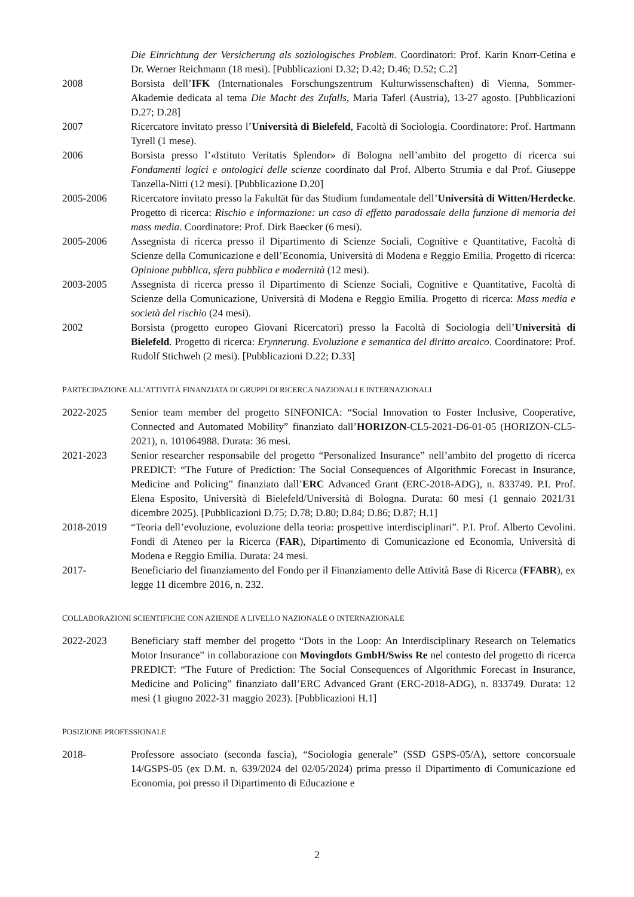Die Einrichtung der Versicherung als soziologisches Problem. Coordinatori: Prof. Karin Knorr-Cetina e Dr. Werner Reichmann (18 mesi). [Pubblicazioni D.32; D.42; D.46; D.52; C.2]
2008 Borsista dell’IFK (Internationales Forschungszentrum Kulturwissenschaften) di Vienna, Sommer-Akademie dedicata al tema Die Macht des Zufalls, Maria Taferl (Austria), 13-27 agosto. [Pubblicazioni D.27; D.28]
2007 Ricercatore invitato presso l’Università di Bielefeld, Facoltà di Sociologia. Coordinatore: Prof. Hartmann Tyrell (1 mese).
2006 Borsista presso l’«Istituto Veritatis Splendor» di Bologna nell’ambito del progetto di ricerca sui Fondamenti logici e ontologici delle scienze coordinato dal Prof. Alberto Strumia e dal Prof. Giuseppe Tanzella-Nitti (12 mesi). [Pubblicazione D.20]
2005-2006 Ricercatore invitato presso la Fakultät für das Studium fundamentale dell’Università di Witten/Herdecke. Progetto di ricerca: Rischio e informazione: un caso di effetto paradossale della funzione di memoria dei mass media. Coordinatore: Prof. Dirk Baecker (6 mesi).
2005-2006 Assegnista di ricerca presso il Dipartimento di Scienze Sociali, Cognitive e Quantitative, Facoltà di Scienze della Comunicazione e dell’Economia, Università di Modena e Reggio Emilia. Progetto di ricerca: Opinione pubblica, sfera pubblica e modernità (12 mesi).
2003-2005 Assegnista di ricerca presso il Dipartimento di Scienze Sociali, Cognitive e Quantitative, Facoltà di Scienze della Comunicazione, Università di Modena e Reggio Emilia. Progetto di ricerca: Mass media e società del rischio (24 mesi).
2002 Borsista (progetto europeo Giovani Ricercatori) presso la Facoltà di Sociologia dell’Università di Bielefeld. Progetto di ricerca: Erynnerung. Evoluzione e semantica del diritto arcaico. Coordinatore: Prof. Rudolf Stichweh (2 mesi). [Pubblicazioni D.22; D.33]
PARTECIPAZIONE ALL’ATTIVITÀ FINANZIATA DI GRUPPI DI RICERCA NAZIONALI E INTERNAZIONALI
2022-2025 Senior team member del progetto SINFONICA: “Social Innovation to Foster Inclusive, Cooperative, Connected and Automated Mobility” finanziato dall’HORIZON-CL5-2021-D6-01-05 (HORIZON-CL5-2021), n. 101064988. Durata: 36 mesi.
2021-2023 Senior researcher responsabile del progetto “Personalized Insurance” nell’ambito del progetto di ricerca PREDICT: “The Future of Prediction: The Social Consequences of Algorithmic Forecast in Insurance, Medicine and Policing” finanziato dall’ERC Advanced Grant (ERC-2018-ADG), n. 833749. P.I. Prof. Elena Esposito, Università di Bielefeld/Università di Bologna. Durata: 60 mesi (1 gennaio 2021/31 dicembre 2025). [Pubblicazioni D.75; D.78; D.80; D.84; D.86; D.87; H.1]
2018-2019 “Teoria dell’evoluzione, evoluzione della teoria: prospettive interdisciplinari”. P.I. Prof. Alberto Cevolini. Fondi di Ateneo per la Ricerca (FAR), Dipartimento di Comunicazione ed Economia, Università di Modena e Reggio Emilia. Durata: 24 mesi.
2017- Beneficiario del finanziamento del Fondo per il Finanziamento delle Attività Base di Ricerca (FFABR), ex legge 11 dicembre 2016, n. 232.
COLLABORAZIONI SCIENTIFICHE CON AZIENDE A LIVELLO NAZIONALE O INTERNAZIONALE
2022-2023 Beneficiary staff member del progetto “Dots in the Loop: An Interdisciplinary Research on Telematics Motor Insurance” in collaborazione con Movingdots GmbH/Swiss Re nel contesto del progetto di ricerca PREDICT: “The Future of Prediction: The Social Consequences of Algorithmic Forecast in Insurance, Medicine and Policing” finanziato dall’ERC Advanced Grant (ERC-2018-ADG), n. 833749. Durata: 12 mesi (1 giugno 2022-31 maggio 2023). [Pubblicazioni H.1]
POSIZIONE PROFESSIONALE
2018- Professore associato (seconda fascia), “Sociologia generale” (SSD GSPS-05/A), settore concorsuale 14/GSPS-05 (ex D.M. n. 639/2024 del 02/05/2024) prima presso il Dipartimento di Comunicazione ed Economia, poi presso il Dipartimento di Educazione e
2